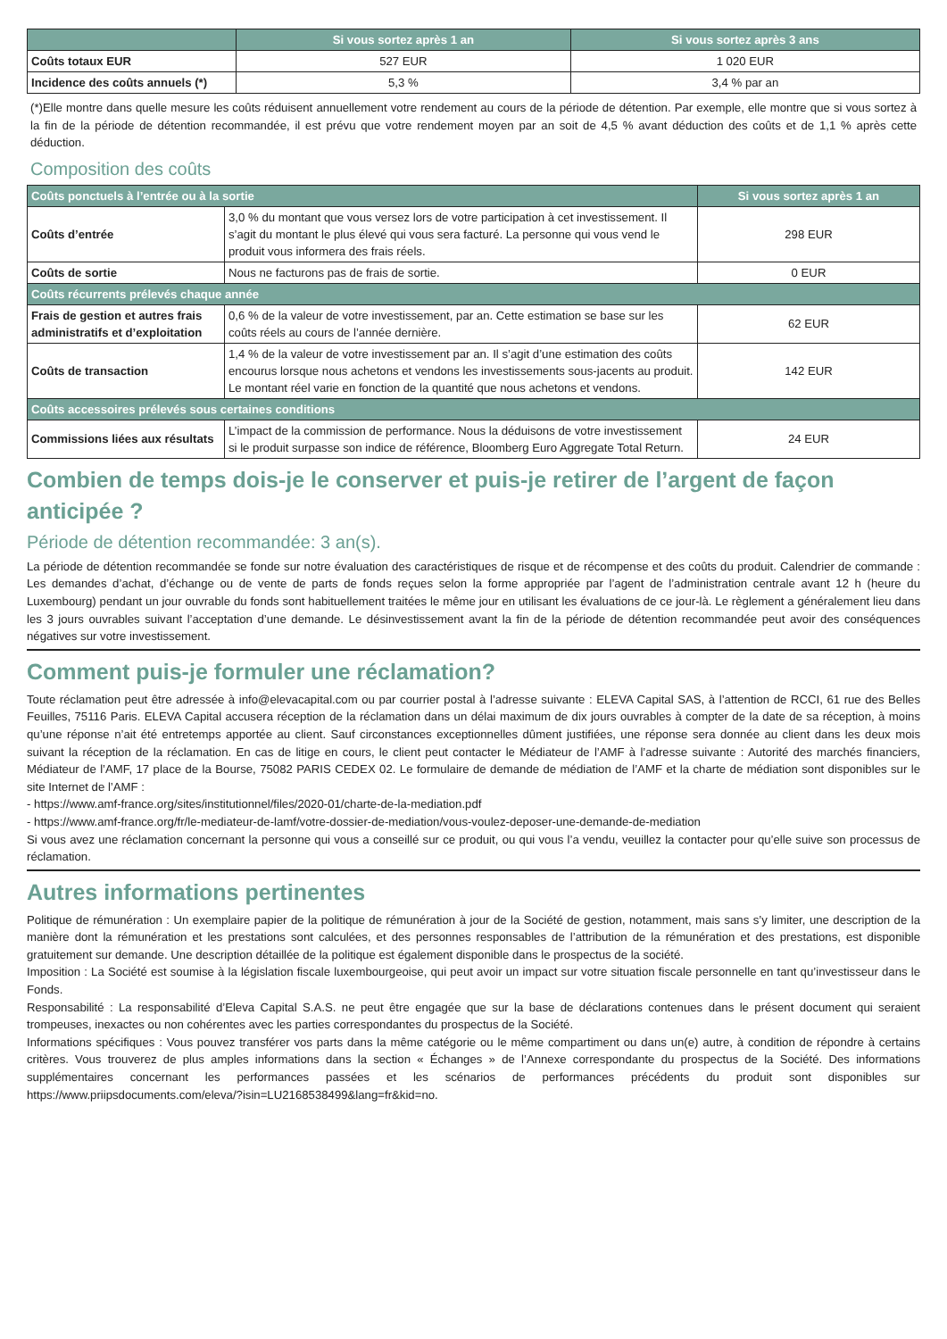| | Si vous sortez après 1 an | Si vous sortez après 3 ans |
| --- | --- | --- |
| Coûts totaux EUR | 527 EUR | 1 020 EUR |
| Incidence des coûts annuels (*) | 5,3 % | 3,4 % par an |
(*)Elle montre dans quelle mesure les coûts réduisent annuellement votre rendement au cours de la période de détention. Par exemple, elle montre que si vous sortez à la fin de la période de détention recommandée, il est prévu que votre rendement moyen par an soit de 4,5 % avant déduction des coûts et de 1,1 % après cette déduction.
Composition des coûts
| Coûts ponctuels à l’entrée ou à la sortie | | Si vous sortez après 1 an |
| --- | --- | --- |
| Coûts d’entrée | 3,0 % du montant que vous versez lors de votre participation à cet investissement. Il s’agit du montant le plus élevé qui vous sera facturé. La personne qui vous vend le produit vous informera des frais réels. | 298 EUR |
| Coûts de sortie | Nous ne facturons pas de frais de sortie. | 0 EUR |
| Coûts récurrents prélevés chaque année | | |
| Frais de gestion et autres frais administratifs et d’exploitation | 0,6 % de la valeur de votre investissement, par an. Cette estimation se base sur les coûts réels au cours de l’année dernière. | 62 EUR |
| Coûts de transaction | 1,4 % de la valeur de votre investissement par an. Il s’agit d’une estimation des coûts encourus lorsque nous achetons et vendons les investissements sous-jacents au produit. Le montant réel varie en fonction de la quantité que nous achetons et vendons. | 142 EUR |
| Coûts accessoires prélevés sous certaines conditions | | |
| Commissions liées aux résultats | L’impact de la commission de performance. Nous la déduisons de votre investissement si le produit surpasse son indice de référence, Bloomberg Euro Aggregate Total Return. | 24 EUR |
Combien de temps dois-je le conserver et puis-je retirer de l’argent de façon anticipée ?
Période de détention recommandée: 3 an(s).
La période de détention recommandée se fonde sur notre évaluation des caractéristiques de risque et de récompense et des coûts du produit. Calendrier de commande : Les demandes d’achat, d’échange ou de vente de parts de fonds reçues selon la forme appropriée par l’agent de l’administration centrale avant 12 h (heure du Luxembourg) pendant un jour ouvrable du fonds sont habituellement traitées le même jour en utilisant les évaluations de ce jour-là. Le règlement a généralement lieu dans les 3 jours ouvrables suivant l’acceptation d’une demande. Le désinvestissement avant la fin de la période de détention recommandée peut avoir des conséquences négatives sur votre investissement.
Comment puis-je formuler une réclamation?
Toute réclamation peut être adressée à info@elevacapital.com ou par courrier postal à l’adresse suivante : ELEVA Capital SAS, à l’attention de RCCI, 61 rue des Belles Feuilles, 75116 Paris. ELEVA Capital accusera réception de la réclamation dans un délai maximum de dix jours ouvrables à compter de la date de sa réception, à moins qu’une réponse n’ait été entretemps apportée au client. Sauf circonstances exceptionnelles dûment justifiées, une réponse sera donnée au client dans les deux mois suivant la réception de la réclamation. En cas de litige en cours, le client peut contacter le Médiateur de l’AMF à l’adresse suivante : Autorité des marchés financiers, Médiateur de l’AMF, 17 place de la Bourse, 75082 PARIS CEDEX 02. Le formulaire de demande de médiation de l’AMF et la charte de médiation sont disponibles sur le site Internet de l’AMF :
- https://www.amf-france.org/sites/institutionnel/files/2020-01/charte-de-la-mediation.pdf
- https://www.amf-france.org/fr/le-mediateur-de-lamf/votre-dossier-de-mediation/vous-voulez-deposer-une-demande-de-mediation
Si vous avez une réclamation concernant la personne qui vous a conseillé sur ce produit, ou qui vous l’a vendu, veuillez la contacter pour qu’elle suive son processus de réclamation.
Autres informations pertinentes
Politique de rémunération : Un exemplaire papier de la politique de rémunération à jour de la Société de gestion, notamment, mais sans s’y limiter, une description de la manière dont la rémunération et les prestations sont calculées, et des personnes responsables de l’attribution de la rémunération et des prestations, est disponible gratuitement sur demande. Une description détaillée de la politique est également disponible dans le prospectus de la société.
Imposition : La Société est soumise à la législation fiscale luxembourgeoise, qui peut avoir un impact sur votre situation fiscale personnelle en tant qu’investisseur dans le Fonds.
Responsabilité : La responsabilité d’Eleva Capital S.A.S. ne peut être engagée que sur la base de déclarations contenues dans le présent document qui seraient trompeuses, inexactes ou non cohérentes avec les parties correspondantes du prospectus de la Société.
Informations spécifiques : Vous pouvez transférer vos parts dans la même catégorie ou le même compartiment ou dans un(e) autre, à condition de répondre à certains critères. Vous trouverez de plus amples informations dans la section « Échanges » de l’Annexe correspondante du prospectus de la Société. Des informations supplémentaires concernant les performances passées et les scénarios de performances précédents du produit sont disponibles sur https://www.priipsdocuments.com/eleva/?isin=LU2168538499&lang=fr&kid=no.